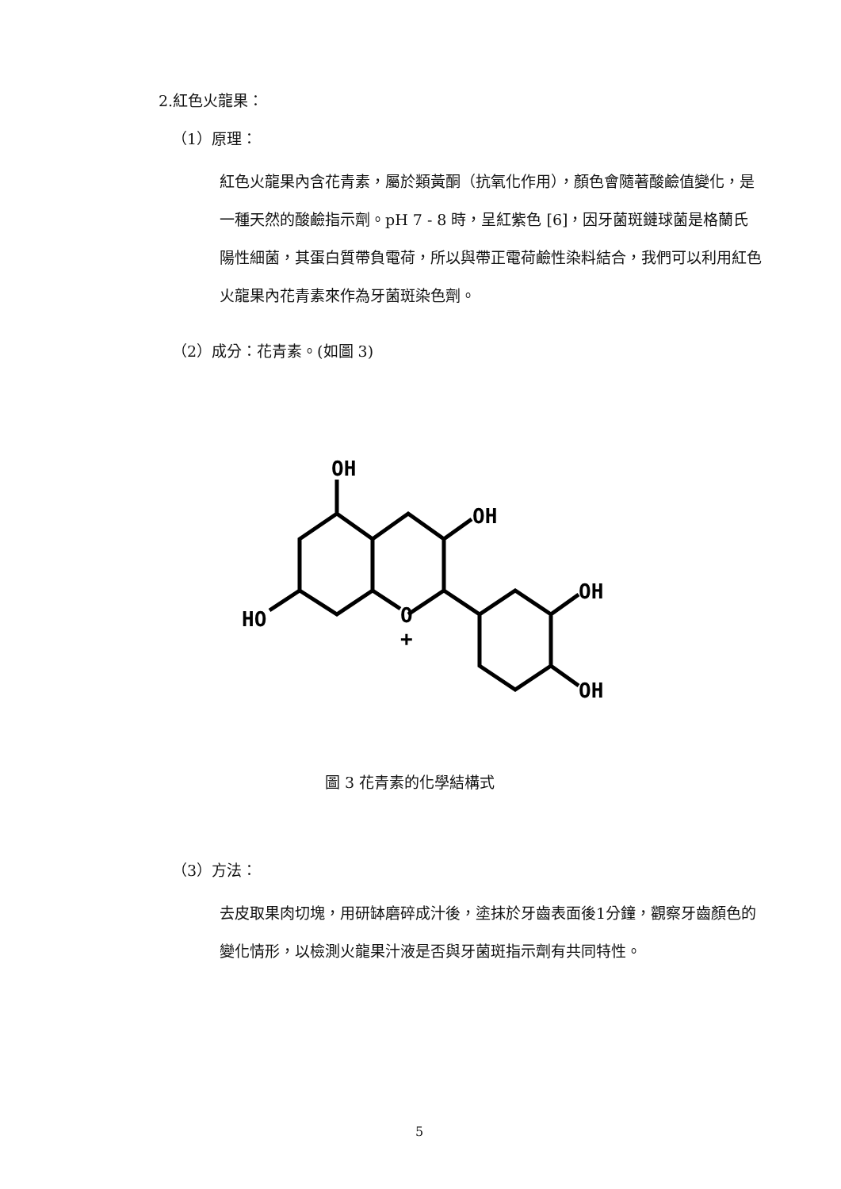2.紅色火龍果：
（1）原理：
紅色火龍果內含花青素，屬於類黃酮（抗氧化作用），顏色會隨著酸鹼值變化，是一種天然的酸鹼指示劑。pH 7 - 8 時，呈紅紫色 [6]，因牙菌斑鏈球菌是格蘭氏陽性細菌，其蛋白質帶負電荷，所以與帶正電荷鹼性染料結合，我們可以利用紅色火龍果內花青素來作為牙菌斑染色劑。
（2）成分：花青素。(如圖 3)
OH
OH
OH
OH
HO
O
+
圖 3 花青素的化學結構式
（3）方法：
去皮取果肉切塊，用研缽磨碎成汁後，塗抹於牙齒表面後1分鐘，觀察牙齒顏色的變化情形，以檢測火龍果汁液是否與牙菌斑指示劑有共同特性。
5